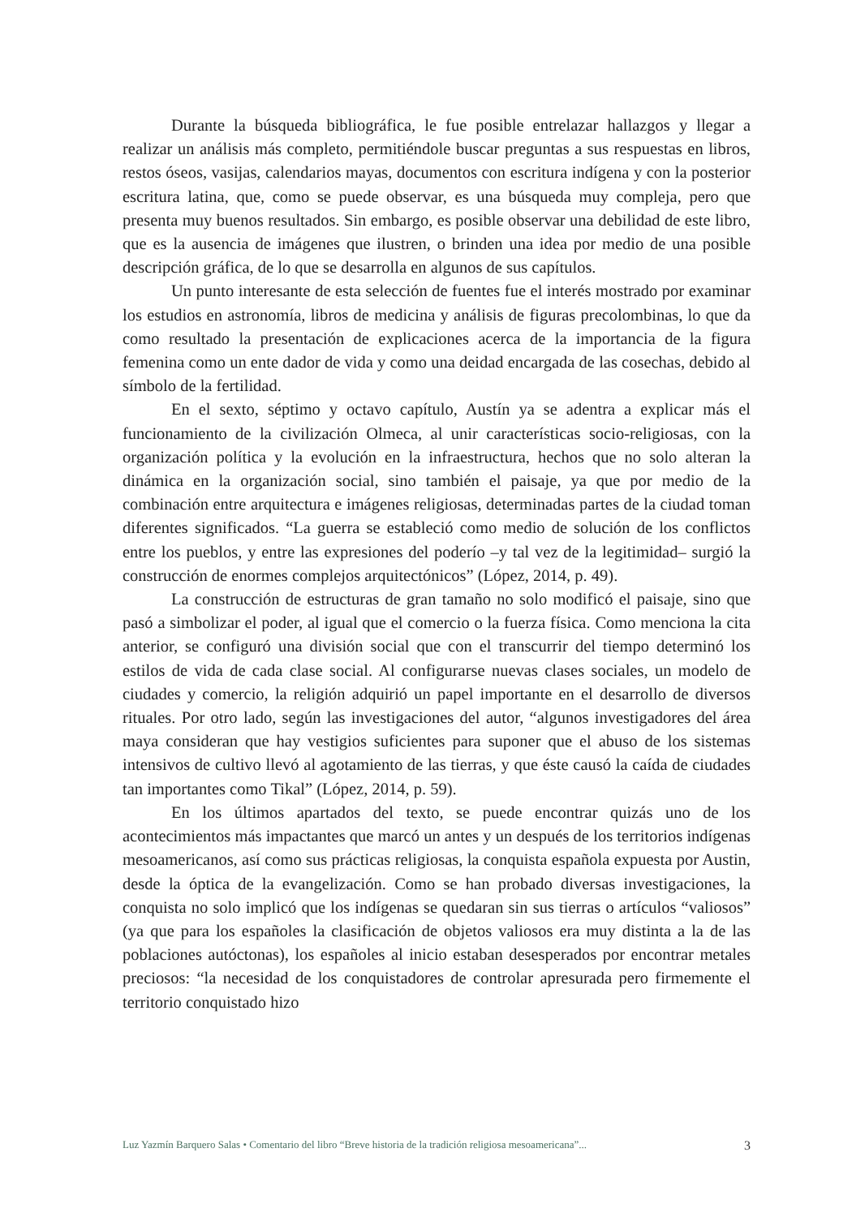Durante la búsqueda bibliográfica, le fue posible entrelazar hallazgos y llegar a realizar un análisis más completo, permitiéndole buscar preguntas a sus respuestas en libros, restos óseos, vasijas, calendarios mayas, documentos con escritura indígena y con la posterior escritura latina, que, como se puede observar, es una búsqueda muy compleja, pero que presenta muy buenos resultados. Sin embargo, es posible observar una debilidad de este libro, que es la ausencia de imágenes que ilustren, o brinden una idea por medio de una posible descripción gráfica, de lo que se desarrolla en algunos de sus capítulos.
Un punto interesante de esta selección de fuentes fue el interés mostrado por examinar los estudios en astronomía, libros de medicina y análisis de figuras precolombinas, lo que da como resultado la presentación de explicaciones acerca de la importancia de la figura femenina como un ente dador de vida y como una deidad encargada de las cosechas, debido al símbolo de la fertilidad.
En el sexto, séptimo y octavo capítulo, Austín ya se adentra a explicar más el funcionamiento de la civilización Olmeca, al unir características socio-religiosas, con la organización política y la evolución en la infraestructura, hechos que no solo alteran la dinámica en la organización social, sino también el paisaje, ya que por medio de la combinación entre arquitectura e imágenes religiosas, determinadas partes de la ciudad toman diferentes significados. “La guerra se estableció como medio de solución de los conflictos entre los pueblos, y entre las expresiones del poderío –y tal vez de la legitimidad– surgió la construcción de enormes complejos arquitectónicos” (López, 2014, p. 49).
La construcción de estructuras de gran tamaño no solo modificó el paisaje, sino que pasó a simbolizar el poder, al igual que el comercio o la fuerza física. Como menciona la cita anterior, se configuró una división social que con el transcurrir del tiempo determinó los estilos de vida de cada clase social. Al configurarse nuevas clases sociales, un modelo de ciudades y comercio, la religión adquirió un papel importante en el desarrollo de diversos rituales. Por otro lado, según las investigaciones del autor, “algunos investigadores del área maya consideran que hay vestigios suficientes para suponer que el abuso de los sistemas intensivos de cultivo llevó al agotamiento de las tierras, y que éste causó la caída de ciudades tan importantes como Tikal” (López, 2014, p. 59).
En los últimos apartados del texto, se puede encontrar quizás uno de los acontecimientos más impactantes que marcó un antes y un después de los territorios indígenas mesoamericanos, así como sus prácticas religiosas, la conquista española expuesta por Austin, desde la óptica de la evangelización. Como se han probado diversas investigaciones, la conquista no solo implicó que los indígenas se quedaran sin sus tierras o artículos “valiosos” (ya que para los españoles la clasificación de objetos valiosos era muy distinta a la de las poblaciones autóctonas), los españoles al inicio estaban desesperados por encontrar metales preciosos: “la necesidad de los conquistadores de controlar apresurada pero firmemente el territorio conquistado hizo
Luz Yazmín Barquero Salas • Comentario del libro “Breve historia de la tradición religiosa mesoamericana”... 3